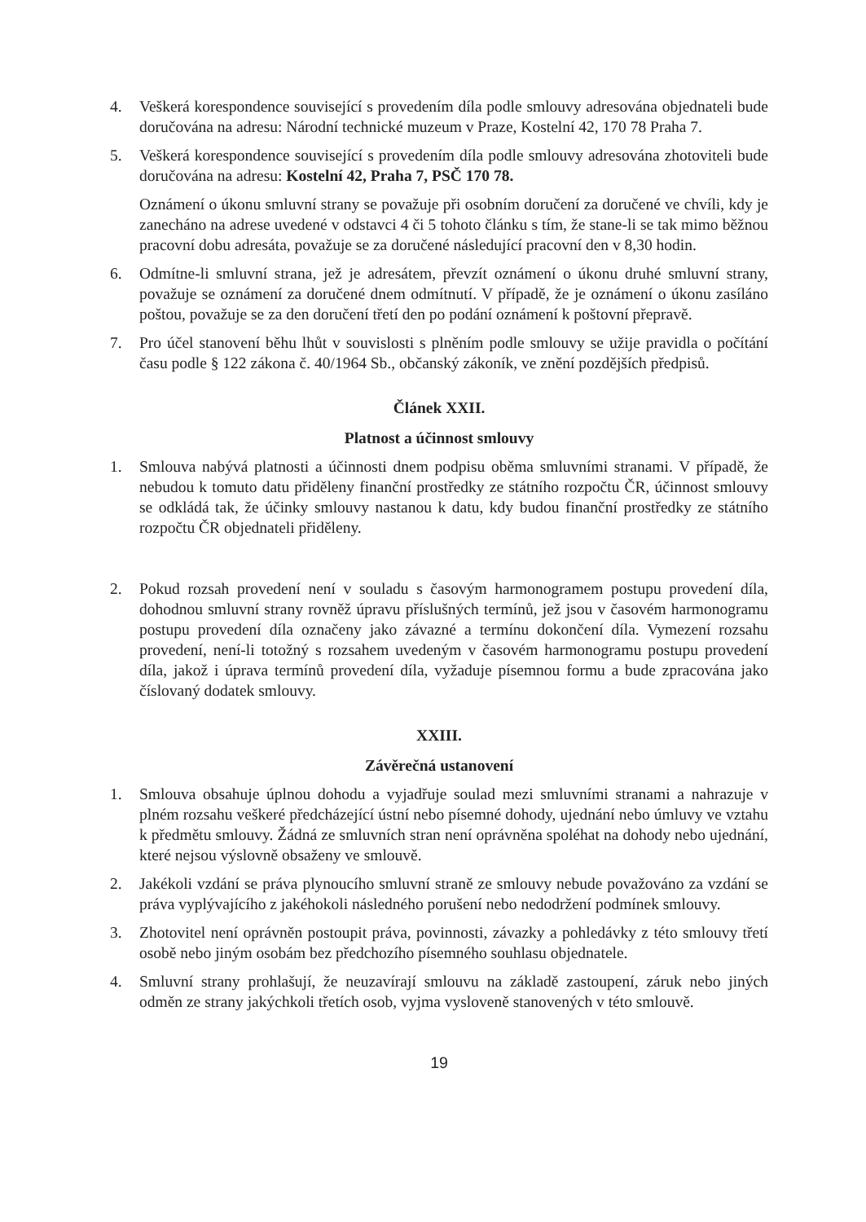4. Veškerá korespondence související s provedením díla podle smlouvy adresována objednateli bude doručována na adresu: Národní technické muzeum v Praze, Kostelní 42, 170 78 Praha 7.
5. Veškerá korespondence související s provedením díla podle smlouvy adresována zhotoviteli bude doručována na adresu: Kostelní 42, Praha 7, PSČ 170 78.
Oznámení o úkonu smluvní strany se považuje při osobním doručení za doručené ve chvíli, kdy je zanecháno na adrese uvedené v odstavci 4 či 5 tohoto článku s tím, že stane-li se tak mimo běžnou pracovní dobu adresáta, považuje se za doručené následující pracovní den v 8,30 hodin.
6. Odmítne-li smluvní strana, jež je adresátem, převzít oznámení o úkonu druhé smluvní strany, považuje se oznámení za doručené dnem odmítnutí. V případě, že je oznámení o úkonu zasíláno poštou, považuje se za den doručení třetí den po podání oznámení k poštovní přepravě.
7. Pro účel stanovení běhu lhůt v souvislosti s plněním podle smlouvy se užije pravidla o počítání času podle § 122 zákona č. 40/1964 Sb., občanský zákoník, ve znění pozdějších předpisů.
Článek XXII.
Platnost a účinnost smlouvy
1. Smlouva nabývá platnosti a účinnosti dnem podpisu oběma smluvními stranami. V případě, že nebudou k tomuto datu přiděleny finanční prostředky ze státního rozpočtu ČR, účinnost smlouvy se odkládá tak, že účinky smlouvy nastanou k datu, kdy budou finanční prostředky ze státního rozpočtu ČR objednateli přiděleny.
2. Pokud rozsah provedení není v souladu s časovým harmonogramem postupu provedení díla, dohodnou smluvní strany rovněž úpravu příslušných termínů, jež jsou v časovém harmonogramu postupu provedení díla označeny jako závazné a termínu dokončení díla. Vymezení rozsahu provedení, není-li totožný s rozsahem uvedeným v časovém harmonogramu postupu provedení díla, jakož i úprava termínů provedení díla, vyžaduje písemnou formu a bude zpracována jako číslovaný dodatek smlouvy.
XXIII.
Závěrečná ustanovení
1. Smlouva obsahuje úplnou dohodu a vyjadřuje soulad mezi smluvními stranami a nahrazuje v plném rozsahu veškeré předcházející ústní nebo písemné dohody, ujednání nebo úmluvy ve vztahu k předmětu smlouvy. Žádná ze smluvních stran není oprávněna spoléhat na dohody nebo ujednání, které nejsou výslovně obsaženy ve smlouvě.
2. Jakékoli vzdání se práva plynoucího smluvní straně ze smlouvy nebude považováno za vzdání se práva vyplývajícího z jakéhokoli následného porušení nebo nedodržení podmínek smlouvy.
3. Zhotovitel není oprávněn postoupit práva, povinnosti, závazky a pohledávky z této smlouvy třetí osobě nebo jiným osobám bez předchozího písemného souhlasu objednatele.
4. Smluvní strany prohlašují, že neuzavírají smlouvu na základě zastoupení, záruk nebo jiných odměn ze strany jakýchkoli třetích osob, vyjma vysloveně stanovených v této smlouvě.
19